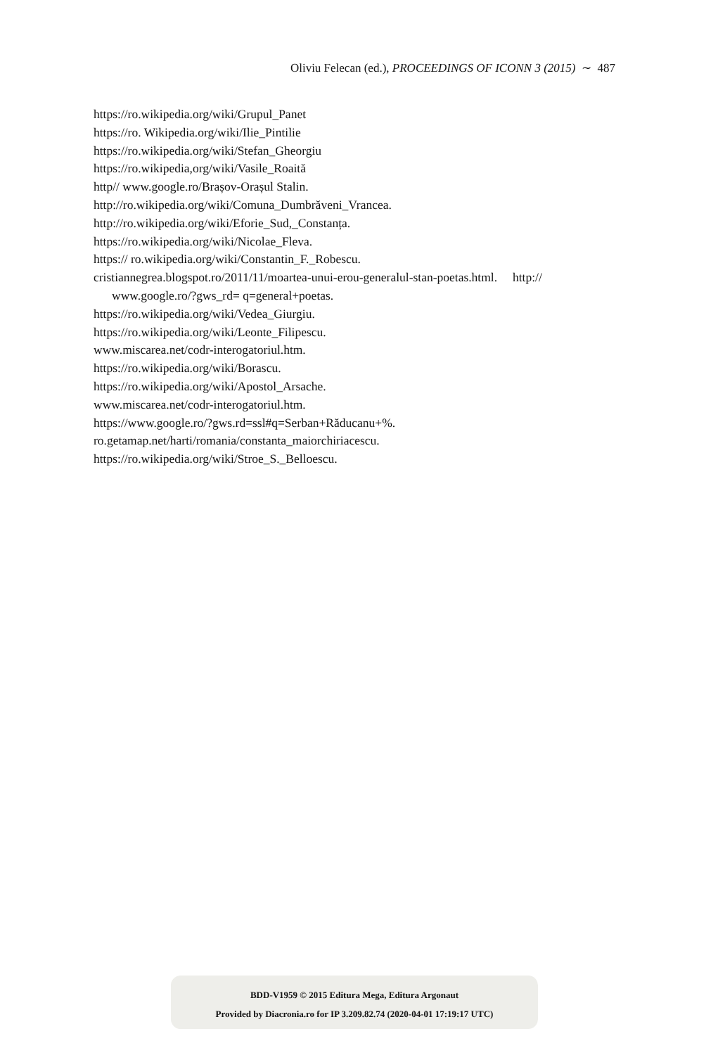Oliviu Felecan (ed.), PROCEEDINGS OF ICONN 3 (2015) ∼ 487
https://ro.wikipedia.org/wiki/Grupul_Panet
https://ro. Wikipedia.org/wiki/Ilie_Pintilie
https://ro.wikipedia.org/wiki/Stefan_Gheorgiu
https://ro.wikipedia,org/wiki/Vasile_Roaită
http// www.google.ro/Brașov-Orașul Stalin.
http://ro.wikipedia.org/wiki/Comuna_Dumbrăveni_Vrancea.
http://ro.wikipedia.org/wiki/Eforie_Sud,_Constanța.
https://ro.wikipedia.org/wiki/Nicolae_Fleva.
https:// ro.wikipedia.org/wiki/Constantin_F._Robescu.
cristiannegrea.blogspot.ro/2011/11/moartea-unui-erou-generalul-stan-poetas.html. http:// www.google.ro/?gws_rd= q=general+poetas.
https://ro.wikipedia.org/wiki/Vedea_Giurgiu.
https://ro.wikipedia.org/wiki/Leonte_Filipescu.
www.miscarea.net/codr-interogatoriul.htm.
https://ro.wikipedia.org/wiki/Borascu.
https://ro.wikipedia.org/wiki/Apostol_Arsache.
www.miscarea.net/codr-interogatoriul.htm.
https://www.google.ro/?gws.rd=ssl#q=Serban+Răducanu+%.
ro.getamap.net/harti/romania/constanta_maiorchiriacescu.
https://ro.wikipedia.org/wiki/Stroe_S._Belloescu.
BDD-V1959 © 2015 Editura Mega, Editura Argonaut
Provided by Diacronia.ro for IP 3.209.82.74 (2020-04-01 17:19:17 UTC)